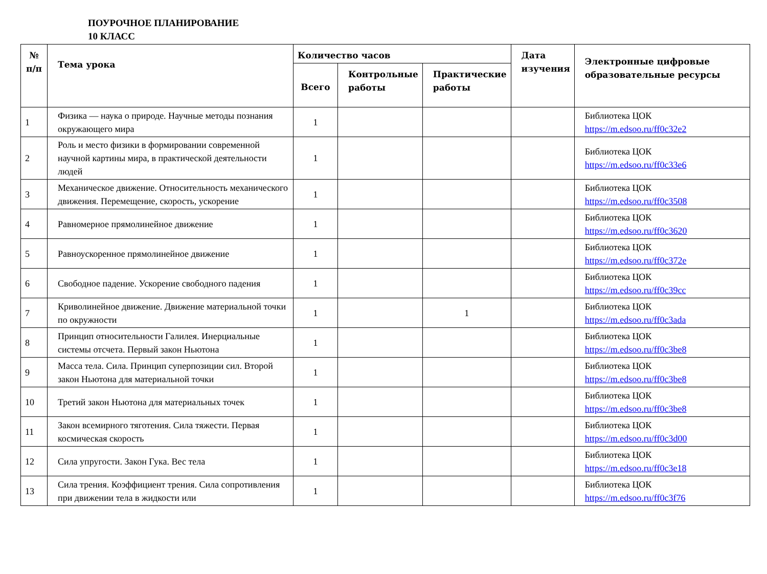ПОУРОЧНОЕ ПЛАНИРОВАНИЕ
10 КЛАСС
| № п/п | Тема урока | Количество часов | | | Дата изучения | Электронные цифровые образовательные ресурсы |
| --- | --- | --- | --- | --- | --- | --- |
| | | Всего | Контрольные работы | Практические работы | | |
| 1 | Физика — наука о природе. Научные методы познания окружающего мира | 1 | | | | Библиотека ЦОК https://m.edsoo.ru/ff0c32e2 |
| 2 | Роль и место физики в формировании современной научной картины мира, в практической деятельности людей | 1 | | | | Библиотека ЦОК https://m.edsoo.ru/ff0c33e6 |
| 3 | Механическое движение. Относительность механического движения. Перемещение, скорость, ускорение | 1 | | | | Библиотека ЦОК https://m.edsoo.ru/ff0c3508 |
| 4 | Равномерное прямолинейное движение | 1 | | | | Библиотека ЦОК https://m.edsoo.ru/ff0c3620 |
| 5 | Равноускоренное прямолинейное движение | 1 | | | | Библиотека ЦОК https://m.edsoo.ru/ff0c372e |
| 6 | Свободное падение. Ускорение свободного падения | 1 | | | | Библиотека ЦОК https://m.edsoo.ru/ff0c39cc |
| 7 | Криволинейное движение. Движение материальной точки по окружности | 1 | | 1 | | Библиотека ЦОК https://m.edsoo.ru/ff0c3ada |
| 8 | Принцип относительности Галилея. Инерциальные системы отсчета. Первый закон Ньютона | 1 | | | | Библиотека ЦОК https://m.edsoo.ru/ff0c3be8 |
| 9 | Масса тела. Сила. Принцип суперпозиции сил. Второй закон Ньютона для материальной точки | 1 | | | | Библиотека ЦОК https://m.edsoo.ru/ff0c3be8 |
| 10 | Третий закон Ньютона для материальных точек | 1 | | | | Библиотека ЦОК https://m.edsoo.ru/ff0c3be8 |
| 11 | Закон всемирного тяготения. Сила тяжести. Первая космическая скорость | 1 | | | | Библиотека ЦОК https://m.edsoo.ru/ff0c3d00 |
| 12 | Сила упругости. Закон Гука. Вес тела | 1 | | | | Библиотека ЦОК https://m.edsoo.ru/ff0c3e18 |
| 13 | Сила трения. Коэффициент трения. Сила сопротивления при движении тела в жидкости или | 1 | | | | Библиотека ЦОК https://m.edsoo.ru/ff0c3f76 |